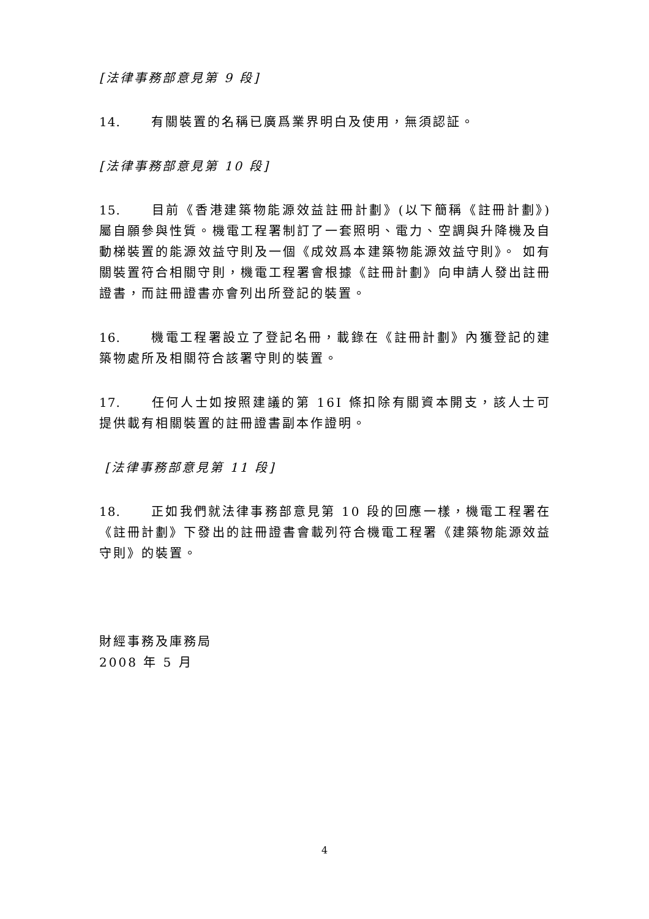[法律事務部意見第 9 段]
14. 有關裝置的名稱已廣爲業界明白及使用，無須認証。
[法律事務部意見第 10 段]
15. 目前《香港建築物能源效益註冊計劃》(以下簡稱《註冊計劃》)屬自願參與性質。機電工程署制訂了一套照明、電力、空調與升降機及自動梯裝置的能源效益守則及一個《成效爲本建築物能源效益守則》。 如有關裝置符合相關守則，機電工程署會根據《註冊計劃》向申請人發出註冊證書，而註冊證書亦會列出所登記的裝置。
16. 機電工程署設立了登記名冊，載錄在《註冊計劃》內獲登記的建築物處所及相關符合該署守則的裝置。
17. 任何人士如按照建議的第 16I 條扣除有關資本開支，該人士可提供載有相關裝置的註冊證書副本作證明。
[法律事務部意見第 11 段]
18. 正如我們就法律事務部意見第 10 段的回應一樣，機電工程署在《註冊計劃》下發出的註冊證書會載列符合機電工程署《建築物能源效益守則》的裝置。
財經事務及庫務局
2008 年 5 月
4